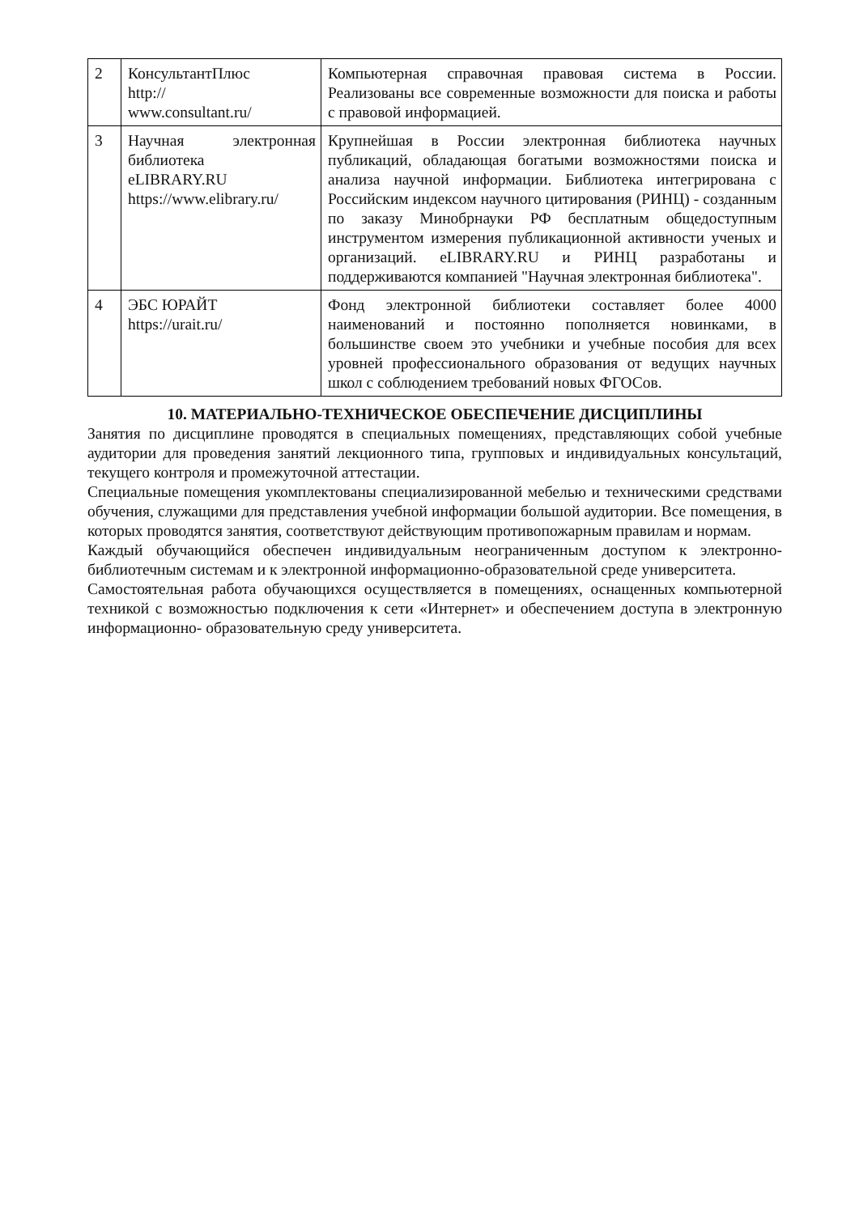| 2 | КонсультантПлюс http:// www.consultant.ru/ | Компьютерная справочная правовая система в России. Реализованы все современные возможности для поиска и работы с правовой информацией. |
| 3 | Научная электронная библиотека eLIBRARY.RU https://www.elibrary.ru/ | Крупнейшая в России электронная библиотека научных публикаций, обладающая богатыми возможностями поиска и анализа научной информации. Библиотека интегрирована с Российским индексом научного цитирования (РИНЦ) - созданным по заказу Минобрнауки РФ бесплатным общедоступным инструментом измерения публикационной активности ученых и организаций. eLIBRARY.RU и РИНЦ разработаны и поддерживаются компанией "Научная электронная библиотека". |
| 4 | ЭБС ЮРАЙТ https://urait.ru/ | Фонд электронной библиотеки составляет более 4000 наименований и постоянно пополняется новинками, в большинстве своем это учебники и учебные пособия для всех уровней профессионального образования от ведущих научных школ с соблюдением требований новых ФГОСов. |
10. МАТЕРИАЛЬНО-ТЕХНИЧЕСКОЕ ОБЕСПЕЧЕНИЕ ДИСЦИПЛИНЫ
Занятия по дисциплине проводятся в специальных помещениях, представляющих собой учебные аудитории для проведения занятий лекционного типа, групповых и индивидуальных консультаций, текущего контроля и промежуточной аттестации.
Специальные помещения укомплектованы специализированной мебелью и техническими средствами обучения, служащими для представления учебной информации большой аудитории. Все помещения, в которых проводятся занятия, соответствуют действующим противопожарным правилам и нормам.
Каждый обучающийся обеспечен индивидуальным неограниченным доступом к электронно- библиотечным системам и к электронной информационно-образовательной среде университета.
Самостоятельная работа обучающихся осуществляется в помещениях, оснащенных компьютерной техникой с возможностью подключения к сети «Интернет» и обеспечением доступа в электронную информационно- образовательную среду университета.